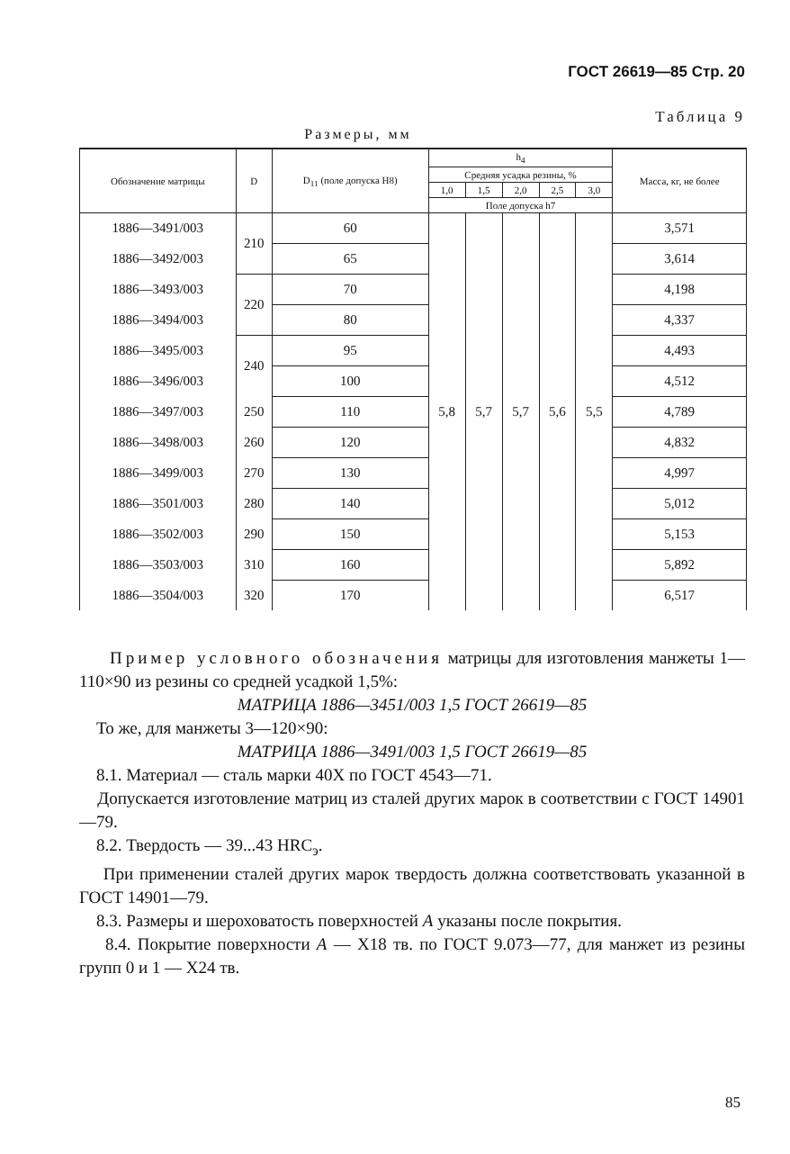ГОСТ 26619—85 Стр. 20
Таблица 9
Размеры, мм
| Обозначение матрицы | D | D<sub>11</sub> (поле допуска H8) | h<sub>4</sub> | | | | | Масса, кг, не более |
| --- | --- | --- | --- | --- | --- | --- | --- | --- |
| | | | Средняя усадка резины, % | | | | | |
| | | | 1,0 | 1,5 | 2,0 | 2,5 | 3,0 | |
| | | | Поле допуска h7 | | | | | |
| 1886—3491/003 | 210 | 60 | 5,8 | 5,7 | 5,7 | 5,6 | 5,5 | 3,571 |
| 1886—3492/003 | | 65 | | | | | | 3,614 |
| 1886—3493/003 | 220 | 70 | | | | | | 4,198 |
| 1886—3494/003 | | 80 | | | | | | 4,337 |
| 1886—3495/003 | 240 | 95 | | | | | | 4,493 |
| 1886—3496/003 | | 100 | | | | | | 4,512 |
| 1886—3497/003 | 250 | 110 | | | | | | 4,789 |
| 1886—3498/003 | 260 | 120 | | | | | | 4,832 |
| 1886—3499/003 | 270 | 130 | | | | | | 4,997 |
| 1886—3501/003 | 280 | 140 | | | | | | 5,012 |
| 1886—3502/003 | 290 | 150 | | | | | | 5,153 |
| 1886—3503/003 | 310 | 160 | | | | | | 5,892 |
| 1886—3504/003 | 320 | 170 | | | | | | 6,517 |
Пример условного обозначения матрицы для изготовления манжеты 1—110×90 из резины со средней усадкой 1,5%:
МАТРИЦА 1886—3451/003 1,5 ГОСТ 26619—85
То же, для манжеты 3—120×90:
МАТРИЦА 1886—3491/003 1,5 ГОСТ 26619—85
8.1. Материал — сталь марки 40Х по ГОСТ 4543—71.
Допускается изготовление матриц из сталей других марок в соответствии с ГОСТ 14901—79.
8.2. Твердость — 39...43 HRC<sub>э</sub>.
При применении сталей других марок твердость должна соответствовать указанной в ГОСТ 14901—79.
8.3. Размеры и шероховатость поверхностей А указаны после покрытия.
8.4. Покрытие поверхности А — Х18 тв. по ГОСТ 9.073—77, для манжет из резины групп 0 и 1 — Х24 тв.
85